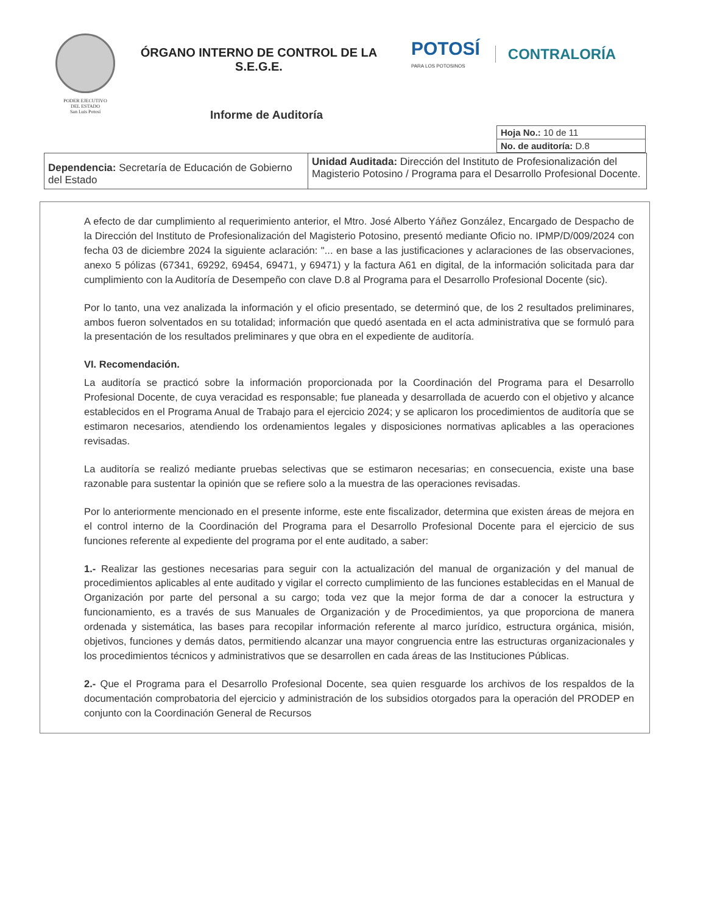PODER EJECUTIVO
DEL ESTADO
San Luis Potosí
ÓRGANO INTERNO DE CONTROL DE LA
S.E.G.E.
POTOSÍ
PARA LOS POTOSINOS
CONTRALORÍA
Informe de Auditoría
| Hoja No.: 10 de 11 |
| No. de auditoría: D.8 |
| Dependencia: Secretaría de Educación de Gobierno del Estado | Unidad Auditada: Dirección del Instituto de Profesionalización del Magisterio Potosino / Programa para el Desarrollo Profesional Docente. |
A efecto de dar cumplimiento al requerimiento anterior, el Mtro. José Alberto Yáñez González, Encargado de Despacho de la Dirección del Instituto de Profesionalización del Magisterio Potosino, presentó mediante Oficio no. IPMP/D/009/2024 con fecha 03 de diciembre 2024 la siguiente aclaración: "... en base a las justificaciones y aclaraciones de las observaciones, anexo 5 pólizas (67341, 69292, 69454, 69471, y 69471) y la factura A61 en digital, de la información solicitada para dar cumplimiento con la Auditoría de Desempeño con clave D.8 al Programa para el Desarrollo Profesional Docente (sic).
Por lo tanto, una vez analizada la información y el oficio presentado, se determinó que, de los 2 resultados preliminares, ambos fueron solventados en su totalidad; información que quedó asentada en el acta administrativa que se formuló para la presentación de los resultados preliminares y que obra en el expediente de auditoría.
VI. Recomendación.
La auditoría se practicó sobre la información proporcionada por la Coordinación del Programa para el Desarrollo Profesional Docente, de cuya veracidad es responsable; fue planeada y desarrollada de acuerdo con el objetivo y alcance establecidos en el Programa Anual de Trabajo para el ejercicio 2024; y se aplicaron los procedimientos de auditoría que se estimaron necesarios, atendiendo los ordenamientos legales y disposiciones normativas aplicables a las operaciones revisadas.
La auditoría se realizó mediante pruebas selectivas que se estimaron necesarias; en consecuencia, existe una base razonable para sustentar la opinión que se refiere solo a la muestra de las operaciones revisadas.
Por lo anteriormente mencionado en el presente informe, este ente fiscalizador, determina que existen áreas de mejora en el control interno de la Coordinación del Programa para el Desarrollo Profesional Docente para el ejercicio de sus funciones referente al expediente del programa por el ente auditado, a saber:
1.- Realizar las gestiones necesarias para seguir con la actualización del manual de organización y del manual de procedimientos aplicables al ente auditado y vigilar el correcto cumplimiento de las funciones establecidas en el Manual de Organización por parte del personal a su cargo; toda vez que la mejor forma de dar a conocer la estructura y funcionamiento, es a través de sus Manuales de Organización y de Procedimientos, ya que proporciona de manera ordenada y sistemática, las bases para recopilar información referente al marco jurídico, estructura orgánica, misión, objetivos, funciones y demás datos, permitiendo alcanzar una mayor congruencia entre las estructuras organizacionales y los procedimientos técnicos y administrativos que se desarrollen en cada áreas de las Instituciones Públicas.
2.- Que el Programa para el Desarrollo Profesional Docente, sea quien resguarde los archivos de los respaldos de la documentación comprobatoria del ejercicio y administración de los subsidios otorgados para la operación del PRODEP en conjunto con la Coordinación General de Recursos